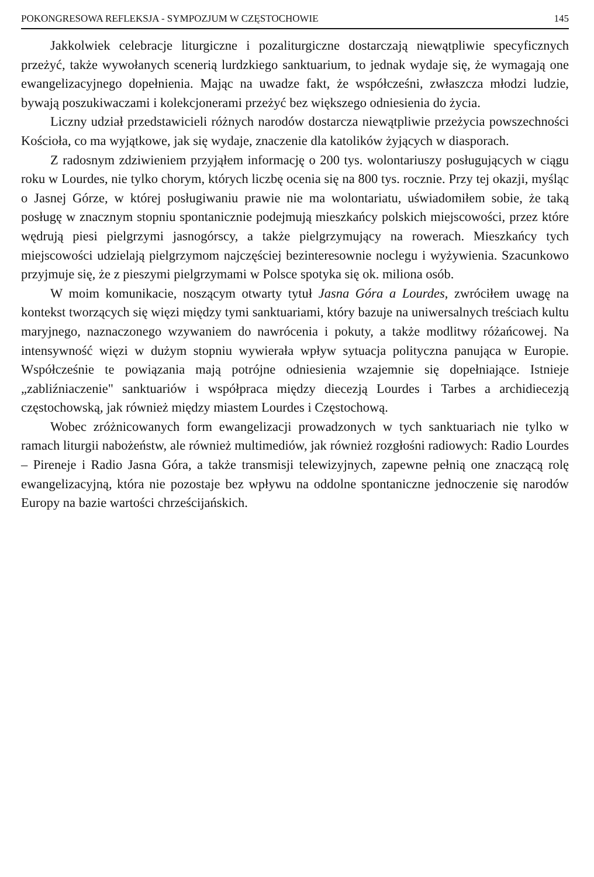POKONGRESOWA REFLEKSJA - SYMPOZJUM W CZĘSTOCHOWIE 145
Jakkolwiek celebracje liturgiczne i pozaliturgiczne dostarczają niewątpliwie specyficznych przeżyć, także wywołanych scenerią lurdzkiego sanktuarium, to jednak wydaje się, że wymagają one ewangelizacyjnego dopełnienia. Mając na uwadze fakt, że współcześni, zwłaszcza młodzi ludzie, bywają poszukiwaczami i kolekcjonerami przeżyć bez większego odniesienia do życia.
Liczny udział przedstawicieli różnych narodów dostarcza niewątpliwie przeżycia powszechności Kościoła, co ma wyjątkowe, jak się wydaje, znaczenie dla katolików żyjących w diasporach.
Z radosnym zdziwieniem przyjąłem informację o 200 tys. wolontariuszy posługujących w ciągu roku w Lourdes, nie tylko chorym, których liczbę ocenia się na 800 tys. rocznie. Przy tej okazji, myśląc o Jasnej Górze, w której posługiwaniu prawie nie ma wolontariatu, uświadomiłem sobie, że taką posługę w znacznym stopniu spontanicznie podejmują mieszkańcy polskich miejscowości, przez które wędrują piesi pielgrzymi jasnogórscy, a także pielgrzymujący na rowerach. Mieszkańcy tych miejscowości udzielają pielgrzymom najczęściej bezinteresownie noclegu i wyżywienia. Szacunkowo przyjmuje się, że z pieszymi pielgrzymami w Polsce spotyka się ok. miliona osób.
W moim komunikacie, noszącym otwarty tytuł Jasna Góra a Lourdes, zwróciłem uwagę na kontekst tworzących się więzi między tymi sanktuariami, który bazuje na uniwersalnych treściach kultu maryjnego, naznaczonego wzywaniem do nawrócenia i pokuty, a także modlitwy różańcowej. Na intensywność więzi w dużym stopniu wywierała wpływ sytuacja polityczna panująca w Europie. Współcześnie te powiązania mają potrójne odniesienia wzajemnie się dopełniające. Istnieje „zabliźniaczenie" sanktuariów i współpraca między diecezją Lourdes i Tarbes a archidiecezją częstochowską, jak również między miastem Lourdes i Częstochową.
Wobec zróżnicowanych form ewangelizacji prowadzonych w tych sanktuariach nie tylko w ramach liturgii nabożeństw, ale również multimediów, jak również rozgłośni radiowych: Radio Lourdes – Pireneje i Radio Jasna Góra, a także transmisji telewizyjnych, zapewne pełnią one znaczącą rolę ewangelizacyjną, która nie pozostaje bez wpływu na oddolne spontaniczne jednoczenie się narodów Europy na bazie wartości chrześcijańskich.